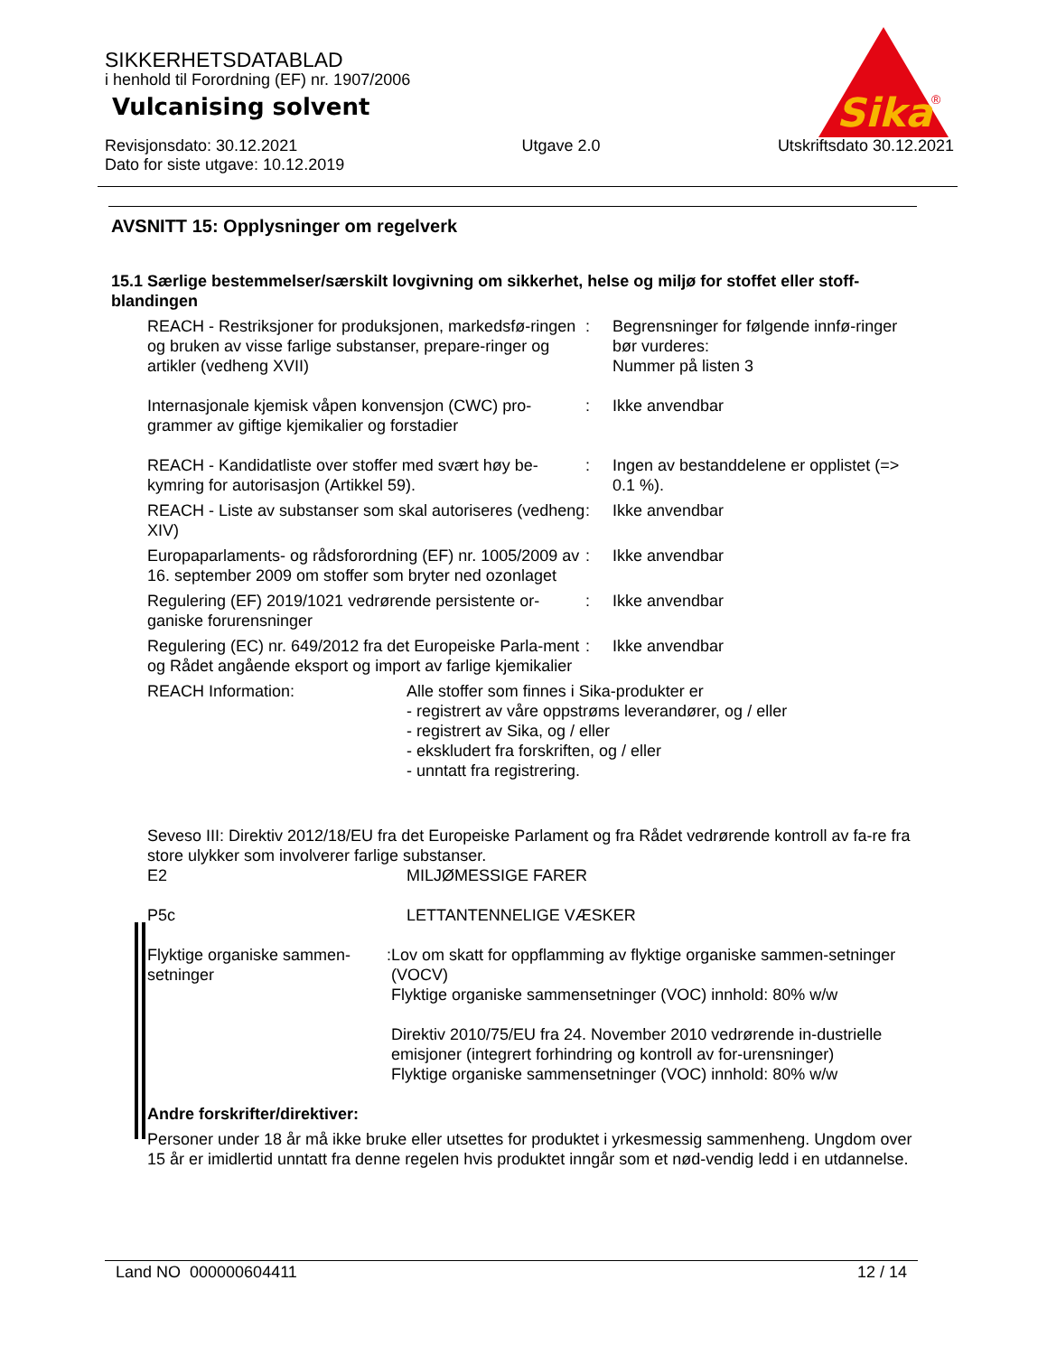Sika
®
SIKKERHETSDATABLAD
i henhold til Forordning (EF) nr. 1907/2006
Vulcanising solvent
Revisjonsdato: 30.12.2021
Dato for siste utgave: 10.12.2019
Utgave 2.0 Utskriftsdato 30.12.2021
AVSNITT 15: Opplysninger om regelverk
15.1 Særlige bestemmelser/særskilt lovgivning om sikkerhet, helse og miljø for stoffet eller stoff-blandingen
REACH - Restriksjoner for produksjonen, markedsfø-ringen og bruken av visse farlige substanser, prepare-ringer og artikler (vedheng XVII)
: Begrensninger for følgende innfø-ringer bør vurderes:
Nummer på listen 3
Internasjonale kjemisk våpen konvensjon (CWC) pro-grammer av giftige kjemikalier og forstadier
: Ikke anvendbar
REACH - Kandidatliste over stoffer med svært høy be-kymring for autorisasjon (Artikkel 59).
: Ingen av bestanddelene er opplistet (=> 0.1 %).
REACH - Liste av substanser som skal autoriseres (vedheng XIV)
: Ikke anvendbar
Europaparlaments- og rådsforordning (EF) nr. 1005/2009 av 16. september 2009 om stoffer som bryter ned ozonlaget
: Ikke anvendbar
Regulering (EF) 2019/1021 vedrørende persistente or-ganiske forurensninger
: Ikke anvendbar
Regulering (EC) nr. 649/2012 fra det Europeiske Parla-ment og Rådet angående eksport og import av farlige kjemikalier
: Ikke anvendbar
REACH Information: Alle stoffer som finnes i Sika-produkter er
- registrert av våre oppstrøms leverandører, og / eller
- registrert av Sika, og / eller
- ekskludert fra forskriften, og / eller
- unntatt fra registrering.
Seveso III: Direktiv 2012/18/EU fra det Europeiske Parlament og fra Rådet vedrørende kontroll av fa-re fra store ulykker som involverer farlige substanser.
E2 MILJØMESSIGE FARER
P5c LETTANTENNELIGE VÆSKER
Flyktige organiske sammen-setninger:
Lov om skatt for oppflamming av flyktige organiske sammen-setninger (VOCV)
Flyktige organiske sammensetninger (VOC) innhold: 80% w/w
Direktiv 2010/75/EU fra 24. November 2010 vedrørende in-dustrielle emisjoner (integrert forhindring og kontroll av for-urensninger)
Flyktige organiske sammensetninger (VOC) innhold: 80% w/w
Andre forskrifter/direktiver:
Personer under 18 år må ikke bruke eller utsettes for produktet i yrkesmessig sammenheng. Ungdom over 15 år er imidlertid unntatt fra denne regelen hvis produktet inngår som et nød-vendig ledd i en utdannelse.
Land NO 000000604411 12 / 14